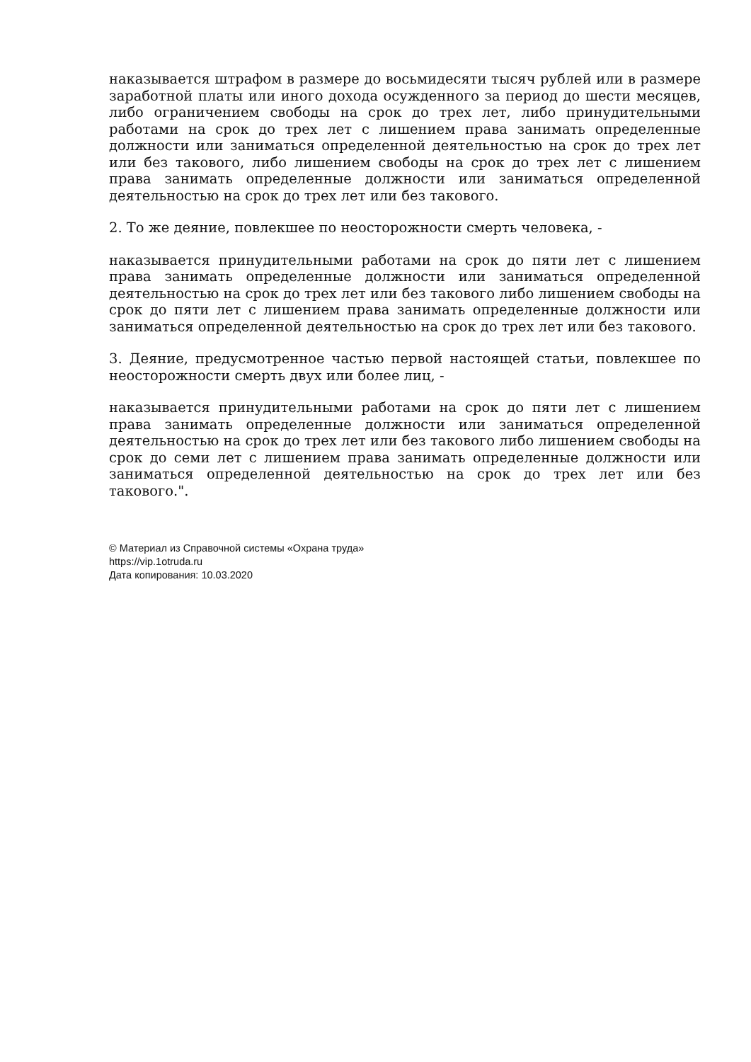наказывается штрафом в размере до восьмидесяти тысяч рублей или в размере заработной платы или иного дохода осужденного за период до шести месяцев, либо ограничением свободы на срок до трех лет, либо принудительными работами на срок до трех лет с лишением права занимать определенные должности или заниматься определенной деятельностью на срок до трех лет или без такового, либо лишением свободы на срок до трех лет с лишением права занимать определенные должности или заниматься определенной деятельностью на срок до трех лет или без такового.
2. То же деяние, повлекшее по неосторожности смерть человека, -
наказывается принудительными работами на срок до пяти лет с лишением права занимать определенные должности или заниматься определенной деятельностью на срок до трех лет или без такового либо лишением свободы на срок до пяти лет с лишением права занимать определенные должности или заниматься определенной деятельностью на срок до трех лет или без такового.
3. Деяние, предусмотренное частью первой настоящей статьи, повлекшее по неосторожности смерть двух или более лиц, -
наказывается принудительными работами на срок до пяти лет с лишением права занимать определенные должности или заниматься определенной деятельностью на срок до трех лет или без такового либо лишением свободы на срок до семи лет с лишением права занимать определенные должности или заниматься определенной деятельностью на срок до трех лет или без такового.".
© Материал из Справочной системы «Охрана труда»
https://vip.1otruda.ru
Дата копирования: 10.03.2020